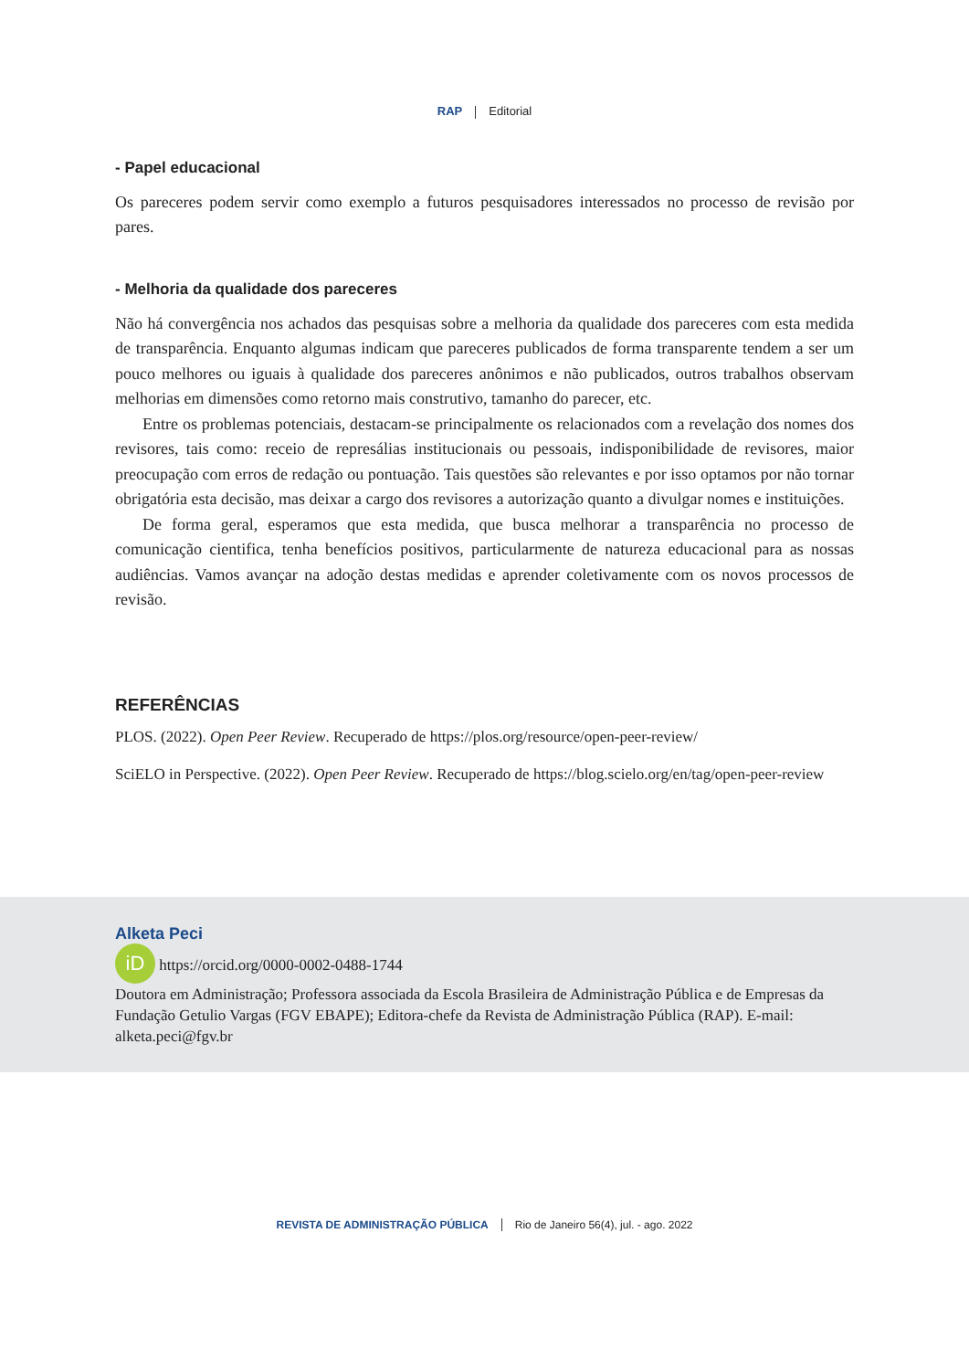RAP Editorial
- Papel educacional
Os pareceres podem servir como exemplo a futuros pesquisadores interessados no processo de revisão por pares.
- Melhoria da qualidade dos pareceres
Não há convergência nos achados das pesquisas sobre a melhoria da qualidade dos pareceres com esta medida de transparência. Enquanto algumas indicam que pareceres publicados de forma transparente tendem a ser um pouco melhores ou iguais à qualidade dos pareceres anônimos e não publicados, outros trabalhos observam melhorias em dimensões como retorno mais construtivo, tamanho do parecer, etc.
Entre os problemas potenciais, destacam-se principalmente os relacionados com a revelação dos nomes dos revisores, tais como: receio de represálias institucionais ou pessoais, indisponibilidade de revisores, maior preocupação com erros de redação ou pontuação. Tais questões são relevantes e por isso optamos por não tornar obrigatória esta decisão, mas deixar a cargo dos revisores a autorização quanto a divulgar nomes e instituições.
De forma geral, esperamos que esta medida, que busca melhorar a transparência no processo de comunicação cientifica, tenha benefícios positivos, particularmente de natureza educacional para as nossas audiências. Vamos avançar na adoção destas medidas e aprender coletivamente com os novos processos de revisão.
REFERÊNCIAS
PLOS. (2022). Open Peer Review. Recuperado de https://plos.org/resource/open-peer-review/
SciELO in Perspective. (2022). Open Peer Review. Recuperado de https://blog.scielo.org/en/tag/open-peer-review
Alketa Peci
iD https://orcid.org/0000-0002-0488-1744
Doutora em Administração; Professora associada da Escola Brasileira de Administração Pública e de Empresas da Fundação Getulio Vargas (FGV EBAPE); Editora-chefe da Revista de Administração Pública (RAP). E-mail: alketa.peci@fgv.br
REVISTA DE ADMINISTRAÇÃO PÚBLICA Rio de Janeiro 56(4), jul. - ago. 2022